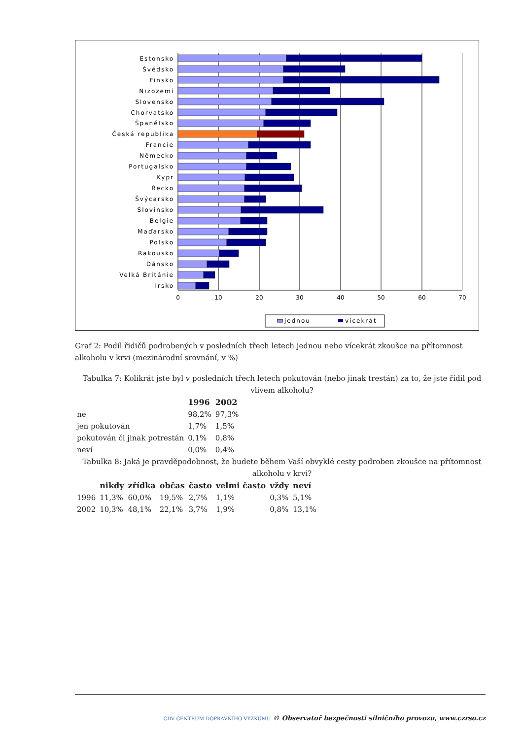Estonsko
Švédsko
Finsko
Nizozemí
Slovensko
Chorvatsko
Španělsko
Česká republika
Francie
Německo
Portugalsko
Kypr
Řecko
Švýcarsko
Slovinsko
Belgie
Maďarsko
Polsko
Rakousko
Dánsko
Velká Británie
Irsko
0
10
20
30
40
50
60
70
jednou
vícekrát
Graf 2: Podíl řidičů podrobených v posledních třech letech jednou nebo vícekrát zkoušce na přítomnost alkoholu v krvi (mezinárodní srovnání, v %)
Tabulka 7: Kolikrát jste byl v posledních třech letech pokutován (nebo jinak trestán) za to, že jste řídil pod vlivem alkoholu?
| | 1996 | 2002 |
| --- | --- | --- |
| ne | 98,2% | 97,3% |
| jen pokutován | 1,7% | 1,5% |
| pokutován či jinak potrestán | 0,1% | 0,8% |
| neví | 0,0% | 0,4% |
Tabulka 8: Jaká je pravděpodobnost, že budete během Vaší obvyklé cesty podroben zkoušce na přítomnost alkoholu v krvi?
| | nikdy | zřídka | občas | často | velmi často | vždy | neví |
| --- | --- | --- | --- | --- | --- | --- | --- |
| 1996 | 11,3% | 60,0% | 19,5% | 2,7% | 1,1% | 0,3% | 5,1% |
| 2002 | 10,3% | 48,1% | 22,1% | 3,7% | 1,9% | 0,8% | 13,1% |
CDV CENTRUM DOPRAVNÍHO VÝZKUMU © Observatoř bezpečnosti silničního provozu, www.czrso.cz